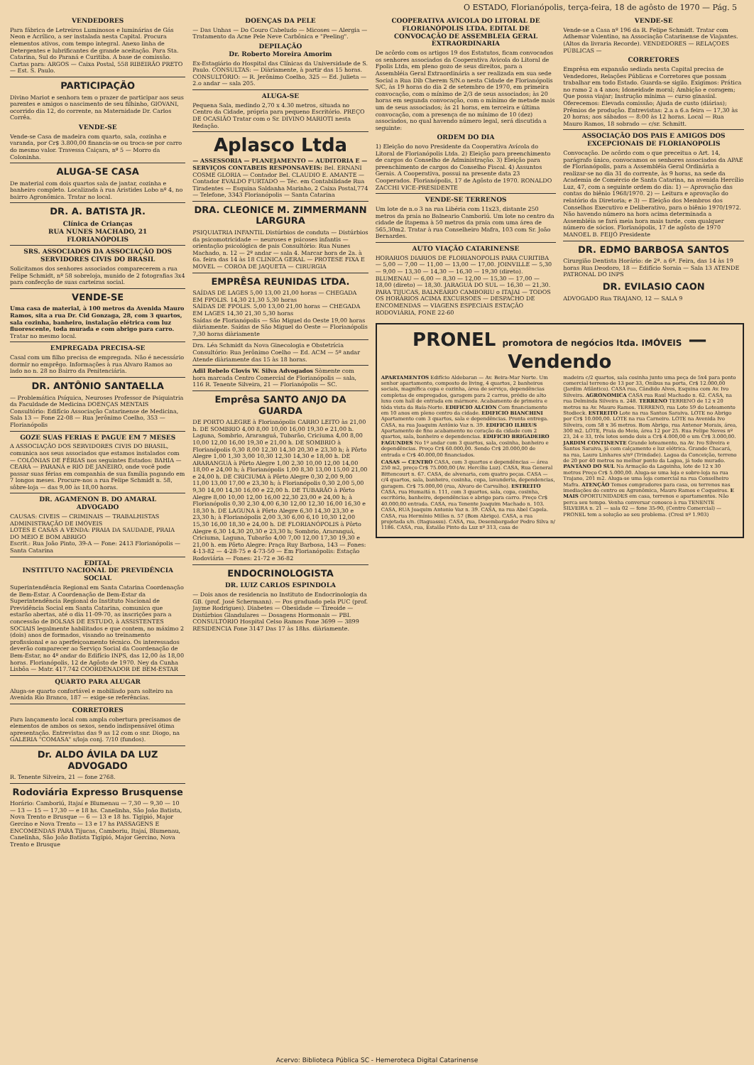O ESTADO, Florianópolis, terça-feira, 18 de agôsto de 1970 — Pág. 5
VENDEDORES
Para fábrica de Letreiros Luminosos e luminárias de Gás Neon e Acrílico, a ser instalada nesta Capital. Procura elementos ativos, com tempo integral. Anexo linha de Detergentes e lubrificantes de grande aceitação. Para Sta. Catarina, Sul do Paraná e Curitiba. A base de comissão. Cartas para: ARGOS — Caixa Postal, 558 RIBEIRÃO PRETO — Est. S. Paulo.
PARTICIPAÇÃO
Divino Mariot e senhora tem o prazer de participar aos seus parentes e amigos o nascimento de seu filhinho, GIOVANI, ocorrido dia 12, do corrente, na Maternidade Dr. Carlos Corrêa.
VENDE-SE
Vende-se Casa de madeira com quarto, sala, cozinha e varanda, por Cr$ 3.800,00 financia-se ou troca-se por carro do mesmo valor. Travessa Caiçara, nº 5 — Morro da Coloninha.
ALUGA-SE CASA
De material com dois quartos sala de jantar, cozinha e banheiro completo. Localizada à rua Aristides Lobo nº 4, no bairro Agronômica. Tratar no local.
DR. A. BATISTA JR.
Clínica de Crianças
RUA NUNES MACHADO, 21
FLORIANÓPOLIS
SRS. ASSOCIADOS DA ASSOCIAÇÃO DOS SERVIDORES CIVIS DO BRASIL
Solicitamos dos senhores associados comparecerem a rua Felipe Schmidt, nº 58 sobreloja, munido de 2 fotografias 3x4 para confecção de suas carteiras social.
VENDE-SE
Uma casa de material, à 100 metros da Avenida Mauro Ramos, sita a rua Dr. Cid Gonzaga, 28, com 3 quartos, sala cozinha, banheiro, instalação elétrica com luz fluorescente, toda murada e com abrigo para carro. Tratar no mesmo local.
EMPREGADA PRECISA-SE
Casal com um filho precisa de empregada. Não é necessário dormir no emprêgo. Informações à rua Alvaro Ramos ao lado no n. 28 no Bairro da Penitenciária.
DR. ANTÔNIO SANTAELLA
— Problemática Psíquica, Neuroses Professor de Psiquiatria da Faculdade de Medicina DOENÇAS MENTAIS Consultório: Edifício Associação Catarinense de Medicina, Sala 13 — Fone 22-08 — Rua Jerônimo Coelho, 353 — Florianópolis
GOZE SUAS FERIAS E PAGUE EM 7 MESES
A ASSOCIAÇÃO DOS SERVIDORES CIVIS DO BRASIL, comunica aos seus associados que estamos instalados com — COLÔNIAS DE FÉRIAS nos seguintes Estados: BAHIA — CEARÁ — PARANÁ e RIO DE JANEIRO, onde você pode passar suas férias em companhia de sua família pagando em 7 longos meses. Procure-nos a rua Felipe Schmidt n. 58, sôbre-loja — das 9,00 às 18,00 horas.
DR. AGAMENON B. DO AMARAL
ADVOGADO
CAUSAS: CIVEIS — CRIMINAIS — TRABALHISTAS ADMINISTRAÇÃO DE IMÓVEIS
LOTES E CASAS A VENDA: PRAIA DA SAUDADE, PRAIA DO MEIO E BOM ABRIGO
Escrit.: Rua João Pinto, 39-A — Fone: 2413 Florianópolis — Santa Catarina
EDITAL
INSTITUTO NACIONAL DE PREVIDÊNCIA SOCIAL
Superintendência Regional em Santa Catarina Coordenação de Bem-Estar. A Coordenação de Bem-Estar da Superintendência Regional do Instituto Nacional de Previdência Social em Santa Catarina, comunica que estarão abertas, até o dia 11-09-70, as inscrições para a concessão de BOLSAS DE ESTUDO, à ASSISTENTES SOCIAIS legalmente habilitados e que contem, no máximo 2 (dois) anos de formados, visando ao treinamento profissional e ao aperfeiçoamento técnico. Os interessados deverão comparecer ao Serviço Social da Coordenação de Bem-Estar, no 4º andar do Edifício INPS, das 12,00 às 18,00 horas. Florianópolis, 12 de Agôsto de 1970. Ney da Cunha Lisbôa — Matr. 417.742 COORDENADOR DE BEM-ESTAR
QUARTO PARA ALUGAR
Aluga-se quarto confortável e mobiliado para solteiro na Avenida Rio Branco, 187 — exige-se referências.
CORRETORES
Para lançamento local com ampla cobertura precisamos de elementos de ambos os sexos, sendo indispensável ótima apresentação. Entrevistas das 9 as 12 com o snr. Diogo, na GALERIA "COMASA" s/loja conj. 7/10 (fundos).
Dr. ALDO ÁVILA DA LUZ
ADVOGADO
R. Tenente Silveira, 21 — fone 2768.
Rodoviária Expresso Brusquense
Horário: Camboriú, Itajaí e Blumenau — 7,30 — 9,30 — 10 — 13 — 15 — 17,30 — e 18 hs. Canelinha, São João Batista, Nova Trento e Brusque — 6 — 13 e 18 hs. Tigipió, Major Gercino e Nova Trento — 13 e 17 hs PASSAGENS E ENCOMENDAS PARA Tijucas, Camboriu, Itajaí, Blumenau, Canelinha, São João Batista Tigipió, Major Gercino, Nova Trento e Brusque
DOENÇAS DA PELE
— Das Unhas — Do Couro Cabeludo — Micoses — Alergia — Tratamento da Acne Pele Neve Carbônica e "Peeling".
DEPILAÇÃO
Dr. Roberto Moreira Amorim
Ex-Estagiário do Hospital das Clínicas da Universidade de S. Paulo. CONSULTAS: — Diàriamente, à partir das 15 horas. CONSULTÓRIO: — R. Jerônimo Coelho, 325 — Ed. Julieta — 2.o andar — sala 205.
ALUGA-SE
Pequena Sala, medindo 2,70 x 4.30 metros, situada no Centro da Cidade, própria para pequeno Escritório. PREÇO DE OCASIÃO Tratar com o Sr. DIVINO MARIOTI nesta Redação.
Aplasco Ltda
— ASSESSORIA — PLANEJAMENTO — AUDITORIA E — SERVIÇOS CONTABEIS RESPONSAVEIS: Bel. ERNANI COSME GLORIA — Contador Bel. CLAUDIO E. AMANTE — Contador EVALDO FURTADO — Téc. em Contabilidade Rua Tiradentes — Esquina Saldanha Marinho, 2 Caixa Postal,774 — Telefone, 3343 Florianópolis — Santa Catarina
DRA. CLEONICE M. ZIMMERMANN LARGURA
PSIQUIATRIA INFANTIL Distúrbios de conduta — Distúrbios da psicomotricidade — neuroses e psicoses infantis — orientação psicológica de pais Consultório: Rua Nunes Machado, n. 12 — 2º andar — sala 4. Marcar hora de 2a. à 6a. feira das 14 às 18 CLINICA GERAL — PROTESE FIXA E MOVEL — COROA DE JAQUETA — CIRURGIA
EMPRÊSA REUNIDAS LTDA.
SAÍDAS DE LAGES 5,00 13,00 21,00 horas — CHEGADA EM FPOLIS. 14,30 21,30 5,30 horas
SAÍDAS DE FPOLIS. 5,00 13,00 21,00 horas — CHEGADA EM LAGES 14,30 21,30 5,30 horas
Saídas de Florianópolis — São Miguel do Oeste 19,00 horas diàriamente. Saídas de São Miguel do Oeste — Florianópolis 7,30 horas diàriamente
Dra. Léa Schmidt da Nova Ginecologia e Obstetrícia Consultório: Rua Jerônimo Coelho — Ed. ACM — 5º andar Atende diàriamente das 15 às 18 horas.
Adil Rebelo Clovis W. Silva Advogados Sòmente com hora marcada Centro Comercial de Florianópolis — sala, 116 R. Tenente Silveira, 21 — Florianópolis — SC.
Emprêsa SANTO ANJO DA GUARDA
DE PORTO ALEGRE à Florianópolis CARRO LEITO às 21,00 h. DE SOMBRIO 4,00 8,00 10,00 16,00 19,30 e 21,00 h. Laguna, Sombrio, Araranguá, Tubarão, Criciuma 4,00 8,00 10,00 12,00 16,00 19,30 e 21,00 h. DE SOMBRIO à Florianópolis 0,30 8,00 12,30 14,30 20,30 e 23,30 h; à Pôrto Alegre 1,00 1,30 3,00 10,30 12,30 14,30 e 18,00 h. DE ARARANGUÁ à Pôrto Alegre 1,00 2,30 10,00 12,00 14,00 18,00 e 24,00 h; à Florianópolis 1,00 8,30 13,00 15,00 21,00 e 24,00 h. DE CRICIUMA à Pôrto Alegre 0,30 2,00 9,00 11,00 13,00 17,00 e 23,30 h; à Florianópolis 0,30 2,00 5,00 9,30 14,00 14,30 16,00 e 22,00 h. DE TUBARÃO à Pôrto Alegre 8,00 10,00 12,00 16,00 22,30 23,00 e 24,00 h; à Florianópolis 0,30 2,30 4,00 6,30 12,00 12,30 16,00 16,30 e 18,30 h. DE LAGUNA à Pôrto Alegre 6,30 14,30 23,30 e 23,30 h; à Florianópolis 2,00 3,30 6,00 6,10 10,30 12,00 15,30 16,00 18,30 e 24,00 h. DE FLORIANÓPOLIS à Pôrto Alegre 6,30 14,30 20,30 e 23,30 h; Sombrio, Araranguá, Criciuma, Laguna, Tubarão 4,00 7,00 12,00 17,30 19,30 e 21,00 h. em Pôrto Alegre: Praça Ruy Barbosa, 143 — Fones: 4-13-82 — 4-28-75 e 4-73-50 — Em Florianópolis: Estação Rodoviária — Fones: 21-72 e 36-82
ENDOCRINOLOGISTA
DR. LUIZ CARLOS ESPINDOLA
— Dois anos de residencia no Instituto de Endocrinologia da GB. (prof. José Schermann). — Pos graduado pela PUC (prof. Jayme Rodrigues). Diabetes — Obesidade — Tireoide — Distúrbios Glandulares — Dosagens Hormonais — PBI. CONSULTÓRIO Hospital Celso Ramos Fone 3699 — 3899 RESIDENCIA Fone 3147 Das 17 às 18hs. diàriamente.
COOPERATIVA AVICOLA DO LITORAL DE FLORIANÓPOLIS LTDA. EDITAL DE CONVOCAÇÃO DE ASSEMBLEIA GERAL EXTRAORDINARIA
De acôrdo com os artigos 19 dos Estatutos, ficam convocados os senhores associados da Cooperativa Avicola do Litoral de Fpolis Ltda, em pleno gozo de seus direitos, para a Assembléia Geral Extraordinária a ser realizada em sua sede Social a Rua Dib Cherem S/N.o nesta Cidade de Florianópolis S/C, às 19 horas do dia 2 de setembro de 1970, em primeira convocação, com o mínimo de 2/3 de seus associados; às 20 horas em segunda convocação, com o mínimo de metade mais um de seus associados; às 21 horas, em terceira e última convocação, com a presença de no mínimo de 10 (dez) associados, no qual havendo número legal, será discutida a seguinte:
ORDEM DO DIA
1) Eleição do novo Presidente da Cooperativa Avícola do Litoral de Florianópolis Ltda. 2) Eleição para preenchimento de cargos do Conselho de Administração. 3) Eleição para preenchimento de cargos do Conselho Fiscal. 4) Assuntos Gerais. A Cooperativa, possui na presente data 23 Cooperados. Florianópolis, 17 de Agôsto de 1970. RONALDO ZACCHI VICE-PRESIDENTE
VENDE-SE TERRENOS
Um lote de n.o 3 na rua Libéria com 11x23, distante 250 metros da praia no Balneario Camboriú. Um lote no centro da cidade de Itapema à 50 metros da praia com uma área de 565,30m2. Tratar à rua Conselheiro Mafra, 103 com Sr. João Bernardes.
AUTO VIAÇÃO CATARINENSE
HORARIOS DIARIOS DE FLORIANOPOLIS PARA CURITIBA — 5,00 — 7,00 — 11,00 — 13,00 — 17,00. JOINVILLE — 5,30 — 9,00 — 13,30 — 14,30 — 16,30 — 19,30 (direto). BLUMENAU — 6,00 — 8,30 — 12,00 — 15,30 — 17,00 — 18,00 (direto) — 18,30. JARAGUÁ DO SUL — 16,30 — 21,30. PARA TIJUCAS, BALNEÁRIO CAMBORIU o ITAJAI — TODOS OS HORÁRIOS ACIMA EXCURSOES — DESPACHO DE ENCOMENDAS — VIAGENS ESPECIAIS ESTAÇÃO RODOVIÁRIA, FONE 22-60
VENDE-SE
Vende-se a Casa nº 196 da R. Felipe Schmidt. Tratar com Adhemar Valentino, na Associação Catarinense de Viajantes. (Altos da livraria Recorde). VENDEDORES — RELAÇOES PÚBLICAS —
CORRETORES
Emprêsa em expansão sediada nesta Capital precisa de Vendedores, Relações Públicas e Corretores que possam trabalhar em todo Estado. Guarda-se sigilo. Exigimos: Prática no ramo 2 a 4 anos; Idoneidade moral; Ambição e coragem; Que possa viajar; Instrução mínima — curso ginasial. Oferecemos: Elevada comissão; Ajuda de custo (diárias); Prêmios de produção. Entrevistas: 2.a a 6.a feira — 17,30 às 20 horas; aos sábados — 8:00 às 12 horas. Local — Rua Mauro Ramos, 18 sobrado — c/sr. Schmitt.
ASSOCIAÇÃO DOS PAIS E AMIGOS DOS EXCEPCIONAIS DE FLORIANOPOLIS
Convocação. De acôrdo com o que preceitua o Art. 14, parágrafo único, convocamos os senhores associados da APAE de Florianópolis, para a Assembléia Geral Ordinária a realizar-se no dia 31 do corrente, às 9 horas, na sede da Academia de Comércio de Santa Catarina, na avenida Hercílio Luz, 47, com a seguinte ordem do dia: 1) — Aprovação das contas do biênio 1968/1970. 2) — Leitura e aprovação do relatório da Diretoria; e 3) — Eleição dos Membros dos Conselhos Executivo e Deliberativo, para o biênio 1970/1972. Não havendo número na hora acima determinada a Assembléia se fará meia hora mais tarde, com qualquer número de sócios. Florianópolis, 17 de agôsto de 1970 MANOEL B. FEIJÓ Presidente
DR. EDMO BARBOSA SANTOS
Cirurgião Dentista Horário: de 2ª. a 6ª. Feira, das 14 às 19 horas Rua Deodoro, 18 — Edifício Soraia — Sala 13 ATENDE PATRONAL DO INPS
DR. EVILASIO CAON
ADVOGADO Rua TRAJANO, 12 — SALA 9
PRONEL promotora de negócios ltda. IMÓVEIS — Vendendo
APARTAMENTOS Edifício Aldebaran — Av. Beira-Mar Norte. Um senhor apartamento, composto de living, 4 quartos, 2 banheiros sociais, magnífica copa e cozinha, área de serviço, dependências completas de empregados, garagem para 2 carros, prédio de alto luxo com hall de entrada em mármore. Acabamento de primeira e tôda vista da Baía-Norte. EDIFICIO ALCION Com financiamento em 10 anos em pleno centro da cidade. EDIFICIO BIANCHINI Apartamento com 3 quartos, sala e dependências. Pronta entrega. CASA, na rua Joaquim Antônio Vaz n. 39. EDIFICIO ILHEUS Apartamento de fino acabamento no coração da cidade com 2 quartos, sala, banheiro e dependencias. EDIFICIO BRIGADEIRO FAGUNDES No 1º andar com 3 quartos, sala, cosinha, banheiro e dependências. Preço Cr$ 60.000,00. Sendo Cr$ 20.000,00 de entrada e Cr$ 40.000,00 financiados.
CASAS — CENTRO CASA, com 3 quartos e dependências — área 250 m2, preço Cr$ 75.000,00 (Av. Hercílio Luz). CASA, Rua General Bittencourt n. 67. CASA, de alvenaria, com quatro peças. CASA — c/4 quartos, sala, banheiro, cosinha, copa, lavanderia, dependencias, garagem. Cr$ 75.000,00 (rua, Alvaro de Carvalho). ESTREITO CASA, rua Humaitá n. 111, com 3 quartos, sala, copa, cosinha, escritório, banheiro, dependências e abrigo para carro. Preço Cr$ 40.000,00 entrada. CASA, rua Tenente Joaquim Machado n. 103. CASA, RUA Joaquim Antonio Vaz n. 39. CASA, na rua Abel Capela. CASA, rua Hermínio Milles n. 57 (Bom Abrigo). CASA, a rua projetada s/n. (Itaguassu). CASA, rua, Desembargador Pedro Silva n/ 1186. CASA, rua, Estalão Pinto da Luz nº 313, casa de
madeira c/2 quartos, sala cosinha junto uma peça de 5x4 para ponto comercial terreno de 13 por 33, Onibus na porta, Cr$ 12.000,00 (Jardim Atlântico). CASA rua, Cândido Alves, Esquina com Av. Ivo Silveira. AGRONOMICA CASA rua Raul Machado n. 62. CASA, na rua Delminda Silveira n. 248. TERRENO TERRENO de 12 x 20 metros na Av. Mauro Ramos. TERRENO, rua Lote 59 do Loteamento Stodieck. ESTREITO Lote na rua Santos Saraiva. LOTE no Abrigo por Cr$ 10.000,00. LOTE na rua Carneiro. LOTE na Avenida Ivo Silveira, com 58 x 36 metros. Bom Abrigo, rua Antenor Morais, área, 300 m2. LOTE, Praia do Meio, área 12 por 25. Rua Felipe Neves nº 23, 24 e 33, três lotes sendo dois a Cr$ 4.000,00 e um Cr$ 3.000,00. JARDIM CONTINENTE Grande loteamento, na Av. Ivo Silveira e Santos Saraiva, já com calçamento e luz elétrica. Grande Chacará, na rua, Lauro Linhares s/nº (Trindade). Lagoa da Conceição, terreno de 20 por 40 metros no melhor ponto da Lagoa, já todo murado. PANTANO DO SUL Na Armação da Lagoinha, lote de 12 x 30 metros Preço Cr$ 5.000,00. Aluga-se uma loja e sobre-loja na rua Trajano, 201 m2. Aluga-se uma loja comercial na rua Conselheiro Mafra. ATENÇÃO Temos compradores para casa, ou terrenos nas imediações do centro ou Agronômica, Mauro Ramos e Coqueiros. E MAIS OPORTUNIDADES em casa, terrenos e apartamentos. Não perca seu tempo. Venha conversar conosco à rua TENENTE SILVEIRA n. 21 — sala 02 — fone 35-90, (Centro Comercial) — PRONEL tem a solução ao seu problema. (Cresi nº 1.903)
Acervo: Biblioteca Pública SC - Hemeroteca Digital Catarinense